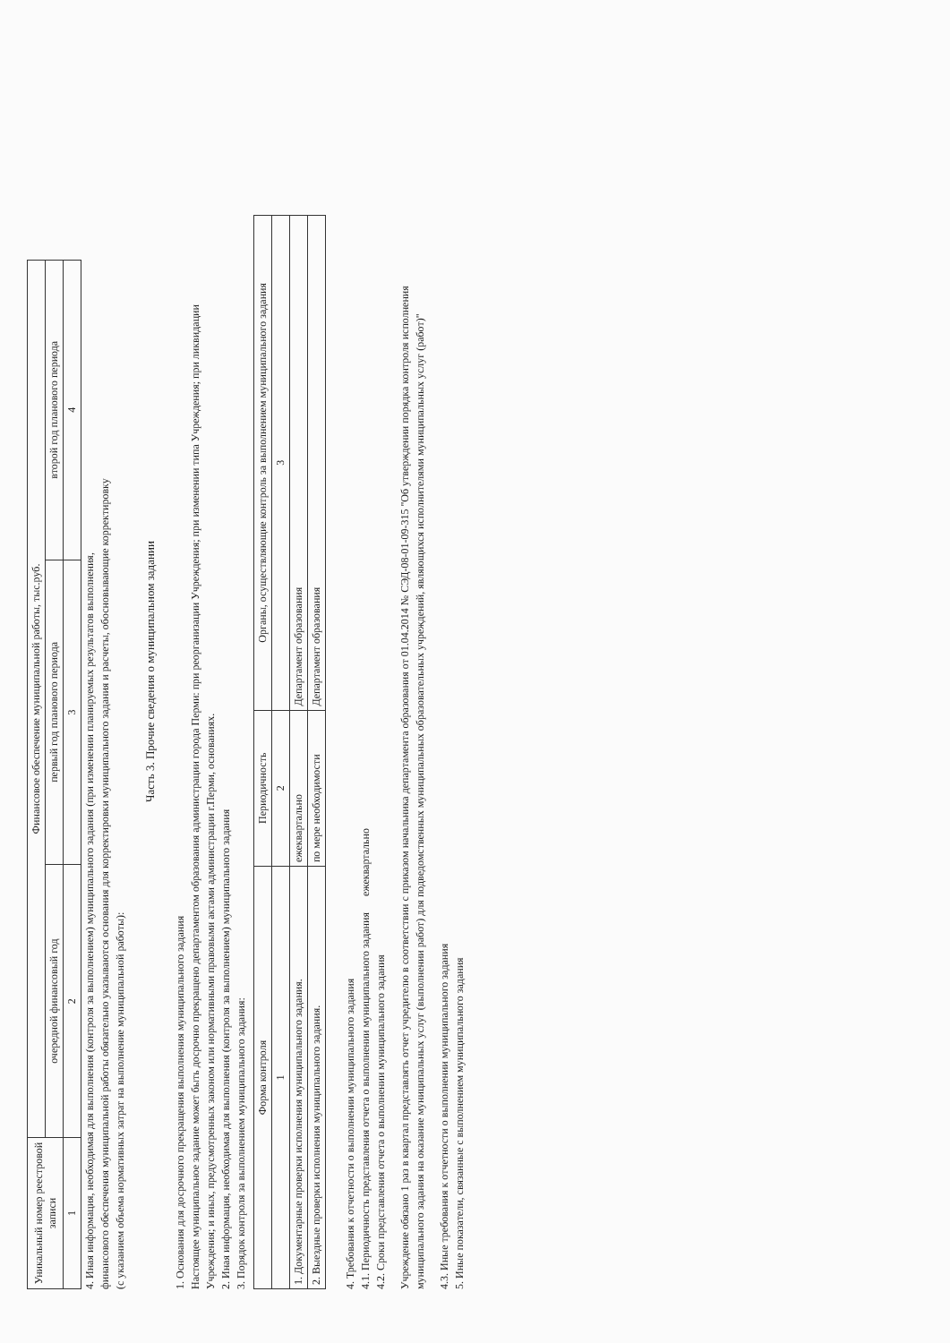| Уникальный номер реестровой записи | Финансовое обеспечение муниципальной работы, тыс.руб. | | |
| --- | --- | --- | --- |
| | очередной финансовый год | первый год планового периода | второй год планового периода |
| 1 | 2 | 3 | 4 |
4. Иная информация, необходимая для выполнения (контроля за выполнением) муниципального задания (при изменении планируемых результатов выполнения,
финансового обеспечения муниципальной работы обязательно указываются основания для корректировки муниципального задания и расчеты, обосновывающие корректировку
(с указанием объема нормативных затрат на выполнение муниципальной работы):
Часть 3. Прочие сведения о муниципальном задании
1. Основания для досрочного прекращения выполнения муниципального задания
Настоящее муниципальное задание может быть досрочно прекращено департаментом образования администрации города Перми: при реорганизации Учреждения; при изменении типа Учреждения; при ликвидации
Учреждения; и иных, предусмотренных законом или нормативными правовыми актами администрации г.Перми, основаниях.
2. Иная информация, необходимая для выполнения (контроля за выполнением) муниципального задания
3. Порядок контроля за выполнением муниципального задания:
| Форма контроля | Периодичность | Органы, осуществляющие контроль за выполнением муниципального задания |
| --- | --- | --- |
| 1 | 2 | 3 |
| 1. Документарные проверки исполнения муниципального задания. | ежеквартально | Департамент образования |
| 2. Выездные проверки исполнения муниципального задания. | по мере необходимости | Департамент образования |
4. Требования к отчетности о выполнении муниципального задания
4.1. Периодичность представления отчета о выполнении муниципального задания ежеквартально
4.2. Сроки представления отчета о выполнении муниципального задания
Учреждение обязано 1 раз в квартал представлять отчет учредителю в соответствии с приказом начальника департамента образования от 01.04.2014 № СЭД-08-01-09-315 "Об утверждении порядка контроля исполнения
муниципального задания на оказание муниципальных услуг (выполнении работ) для подведомственных муниципальных образовательных учреждений, являющихся исполнителями муниципальных услуг (работ)"
4.3. Иные требования к отчетности о выполнении муниципального задания
5. Иные показатели, связанные с выполнением муниципального задания